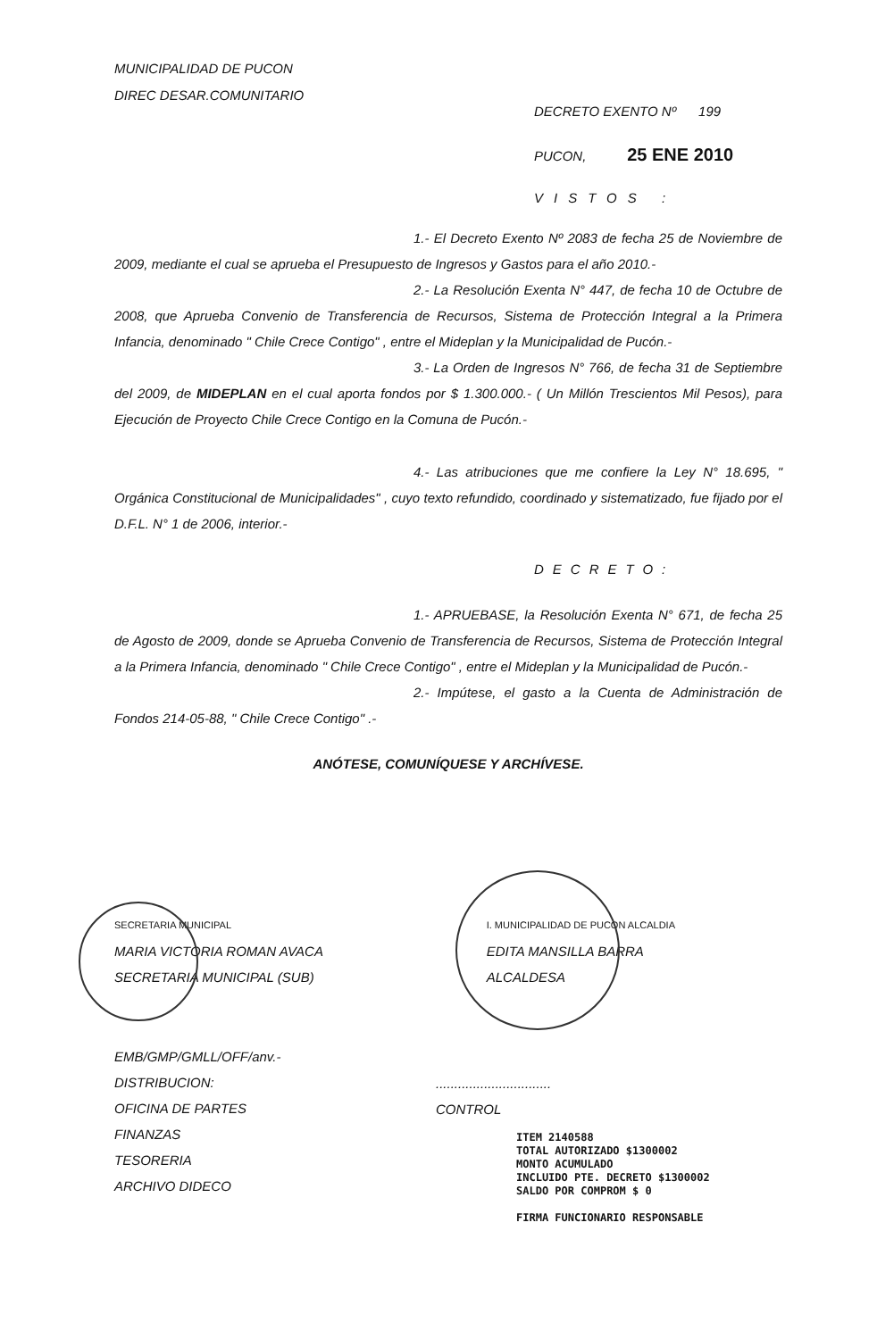MUNICIPALIDAD DE PUCON
DIREC DESAR.COMUNITARIO
DECRETO EXENTO Nº 199
PUCON, 25 ENE 2010
VISTOS :
1.- El Decreto Exento Nº 2083 de fecha 25 de Noviembre de 2009, mediante el cual se aprueba el Presupuesto de Ingresos y Gastos para el año 2010.-
2.- La Resolución Exenta N° 447, de fecha 10 de Octubre de 2008, que Aprueba Convenio de Transferencia de Recursos, Sistema de Protección Integral a la Primera Infancia, denominado " Chile Crece Contigo" , entre el Mideplan y la Municipalidad de Pucón.-
3.- La Orden de Ingresos N° 766, de fecha 31 de Septiembre del 2009, de MIDEPLAN en el cual aporta fondos por $ 1.300.000.- ( Un Millón Trescientos Mil Pesos), para Ejecución de Proyecto Chile Crece Contigo en la Comuna de Pucón.-
4.- Las atribuciones que me confiere la Ley N° 18.695, " Orgánica Constitucional de Municipalidades" , cuyo texto refundido, coordinado y sistematizado, fue fijado por el D.F.L. N° 1 de 2006, interior.-
DECRETO:
1.- APRUEBASE, la Resolución Exenta N° 671, de fecha 25 de Agosto de 2009, donde se Aprueba Convenio de Transferencia de Recursos, Sistema de Protección Integral a la Primera Infancia, denominado " Chile Crece Contigo" , entre el Mideplan y la Municipalidad de Pucón.-
2.- Impútese, el gasto a la Cuenta de Administración de Fondos 214-05-88, " Chile Crece Contigo" .-
ANÓTESE, COMUNÍQUESE Y ARCHÍVESE.
SECRETARIA MUNICIPAL
MARIA VICTORIA ROMAN AVACA
SECRETARIA MUNICIPAL (SUB)
I. MUNICIPALIDAD DE PUCON ALCALDIA
EDITA MANSILLA BARRA
ALCALDESA
EMB/GMP/GMLL/OFF/anv.-
DISTRIBUCION:
OFICINA DE PARTES
FINANZAS
TESORERIA
ARCHIVO DIDECO
...............................
CONTROL
ITEM 2140588
TOTAL AUTORIZADO $1300002
MONTO ACUMULADO
INCLUIDO PTE. DECRETO $1300002
SALDO POR COMPROM $ 0
FIRMA FUNCIONARIO RESPONSABLE